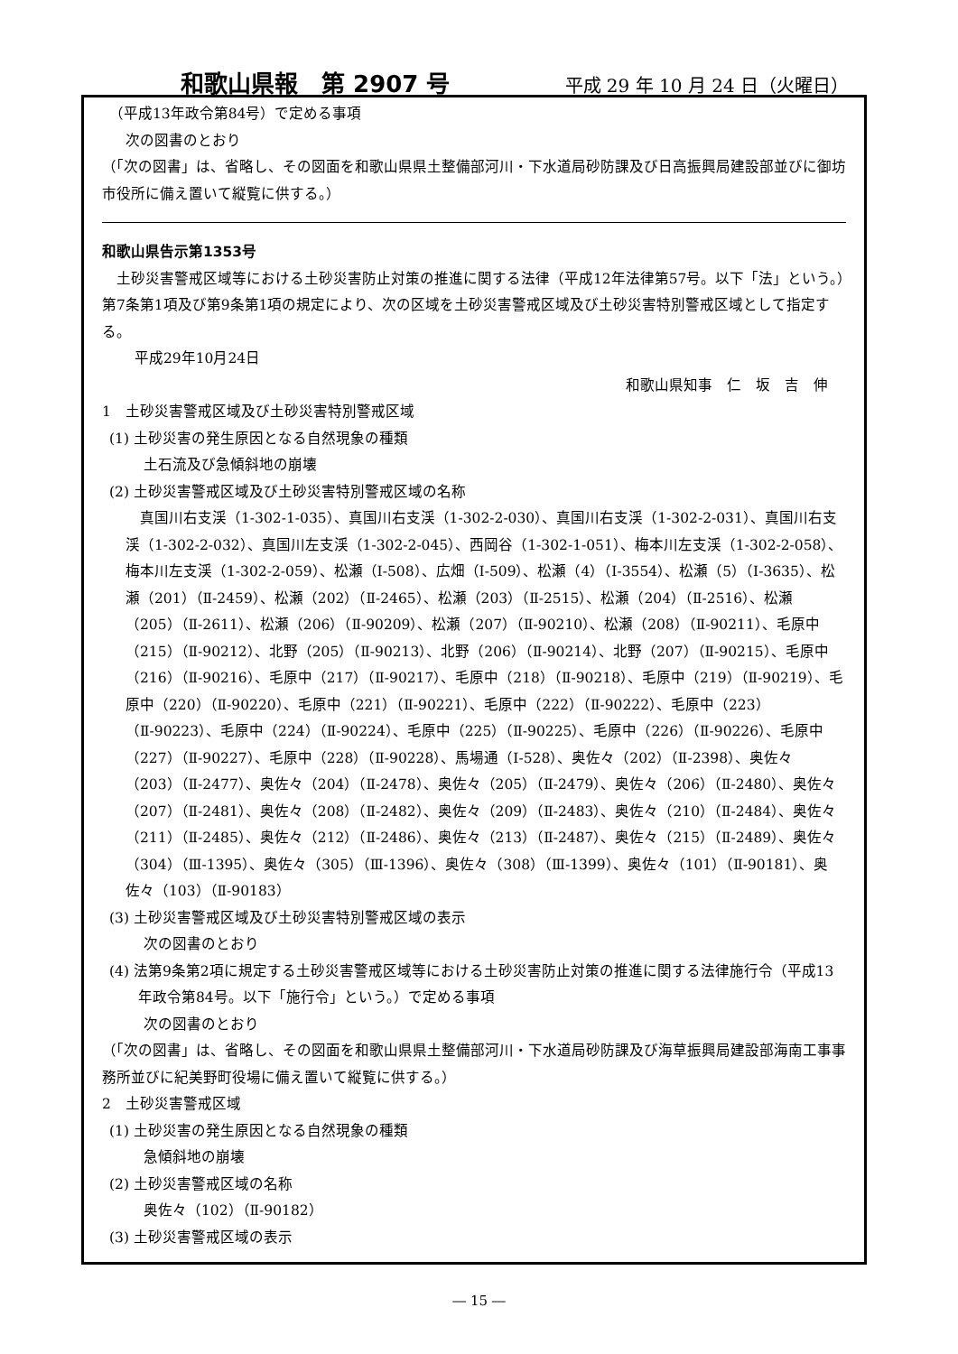和歌山県報　第 2907 号 平成 29 年 10 月 24 日（火曜日）
（平成13年政令第84号）で定める事項
次の図書のとおり
（「次の図書」は、省略し、その図面を和歌山県県土整備部河川・下水道局砂防課及び日高振興局建設部並びに御坊市役所に備え置いて縦覧に供する。）
和歌山県告示第1353号
　土砂災害警戒区域等における土砂災害防止対策の推進に関する法律（平成12年法律第57号。以下「法」という。）第7条第1項及び第9条第1項の規定により、次の区域を土砂災害警戒区域及び土砂災害特別警戒区域として指定する。
平成29年10月24日
和歌山県知事　仁　坂　吉　伸
1　土砂災害警戒区域及び土砂災害特別警戒区域
(1) 土砂災害の発生原因となる自然現象の種類
土石流及び急傾斜地の崩壊
(2) 土砂災害警戒区域及び土砂災害特別警戒区域の名称
　真国川右支渓（1-302-1-035）、真国川右支渓（1-302-2-030）、真国川右支渓（1-302-2-031）、真国川右支渓（1-302-2-032）、真国川左支渓（1-302-2-045）、西岡谷（1-302-1-051）、梅本川左支渓（1-302-2-058）、梅本川左支渓（1-302-2-059）、松瀬（Ⅰ-508）、広畑（Ⅰ-509）、松瀬（4）（Ⅰ-3554）、松瀬（5）（Ⅰ-3635）、松瀬（201）（Ⅱ-2459）、松瀬（202）（Ⅱ-2465）、松瀬（203）（Ⅱ-2515）、松瀬（204）（Ⅱ-2516）、松瀬（205）（Ⅱ-2611）、松瀬（206）（Ⅱ-90209）、松瀬（207）（Ⅱ-90210）、松瀬（208）（Ⅱ-90211）、毛原中（215）（Ⅱ-90212）、北野（205）（Ⅱ-90213）、北野（206）（Ⅱ-90214）、北野（207）（Ⅱ-90215）、毛原中（216）（Ⅱ-90216）、毛原中（217）（Ⅱ-90217）、毛原中（218）（Ⅱ-90218）、毛原中（219）（Ⅱ-90219）、毛原中（220）（Ⅱ-90220）、毛原中（221）（Ⅱ-90221）、毛原中（222）（Ⅱ-90222）、毛原中（223）（Ⅱ-90223）、毛原中（224）（Ⅱ-90224）、毛原中（225）（Ⅱ-90225）、毛原中（226）（Ⅱ-90226）、毛原中（227）（Ⅱ-90227）、毛原中（228）（Ⅱ-90228）、馬場通（Ⅰ-528）、奥佐々（202）（Ⅱ-2398）、奥佐々（203）（Ⅱ-2477）、奥佐々（204）（Ⅱ-2478）、奥佐々（205）（Ⅱ-2479）、奥佐々（206）（Ⅱ-2480）、奥佐々（207）（Ⅱ-2481）、奥佐々（208）（Ⅱ-2482）、奥佐々（209）（Ⅱ-2483）、奥佐々（210）（Ⅱ-2484）、奥佐々（211）（Ⅱ-2485）、奥佐々（212）（Ⅱ-2486）、奥佐々（213）（Ⅱ-2487）、奥佐々（215）（Ⅱ-2489）、奥佐々（304）（Ⅲ-1395）、奥佐々（305）（Ⅲ-1396）、奥佐々（308）（Ⅲ-1399）、奥佐々（101）（Ⅱ-90181）、奥佐々（103）（Ⅱ-90183）
(3) 土砂災害警戒区域及び土砂災害特別警戒区域の表示
次の図書のとおり
(4) 法第9条第2項に規定する土砂災害警戒区域等における土砂災害防止対策の推進に関する法律施行令（平成13年政令第84号。以下「施行令」という。）で定める事項
次の図書のとおり
（「次の図書」は、省略し、その図面を和歌山県県土整備部河川・下水道局砂防課及び海草振興局建設部海南工事事務所並びに紀美野町役場に備え置いて縦覧に供する。）
2　土砂災害警戒区域
(1) 土砂災害の発生原因となる自然現象の種類
急傾斜地の崩壊
(2) 土砂災害警戒区域の名称
奥佐々（102）（Ⅱ-90182）
(3) 土砂災害警戒区域の表示
― 15 ―